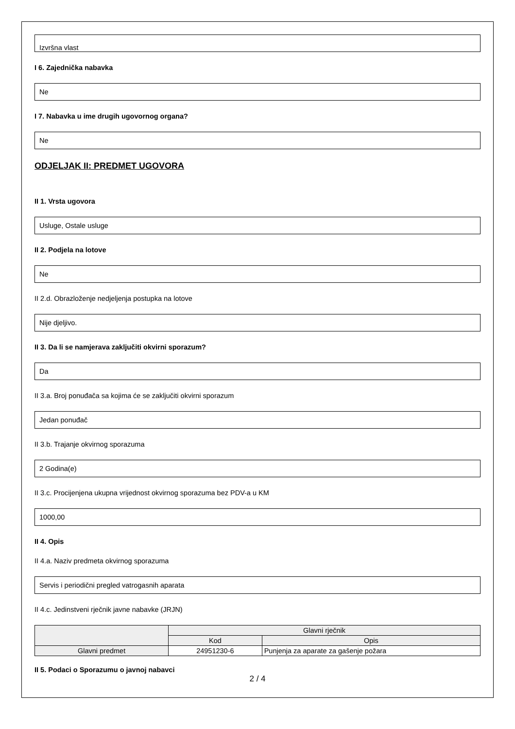Izvršna vlast
I 6. Zajednička nabavka
Ne
I 7. Nabavka u ime drugih ugovornog organa?
Ne
ODJELJAK II: PREDMET UGOVORA
II 1. Vrsta ugovora
Usluge, Ostale usluge
II 2. Podjela na lotove
Ne
II 2.d. Obrazloženje nedjeljenja postupka na lotove
Nije djeljivo.
II 3. Da li se namjerava zaključiti okvirni sporazum?
Da
II 3.a. Broj ponuđača sa kojima će se zaključiti okvirni sporazum
Jedan ponuđač
II 3.b. Trajanje okvirnog sporazuma
2 Godina(e)
II 3.c. Procijenjena ukupna vrijednost okvirnog sporazuma bez PDV-a u KM
1000,00
II 4. Opis
II 4.a. Naziv predmeta okvirnog sporazuma
Servis i periodični pregled vatrogasnih aparata
II 4.c. Jedinstveni rječnik javne nabavke (JRJN)
| | Glavni rječnik | |
| | Kod | Opis |
| Glavni predmet | 24951230-6 | Punjenja za aparate za gašenje požara |
II 5. Podaci o Sporazumu o javnoj nabavci
2 / 4